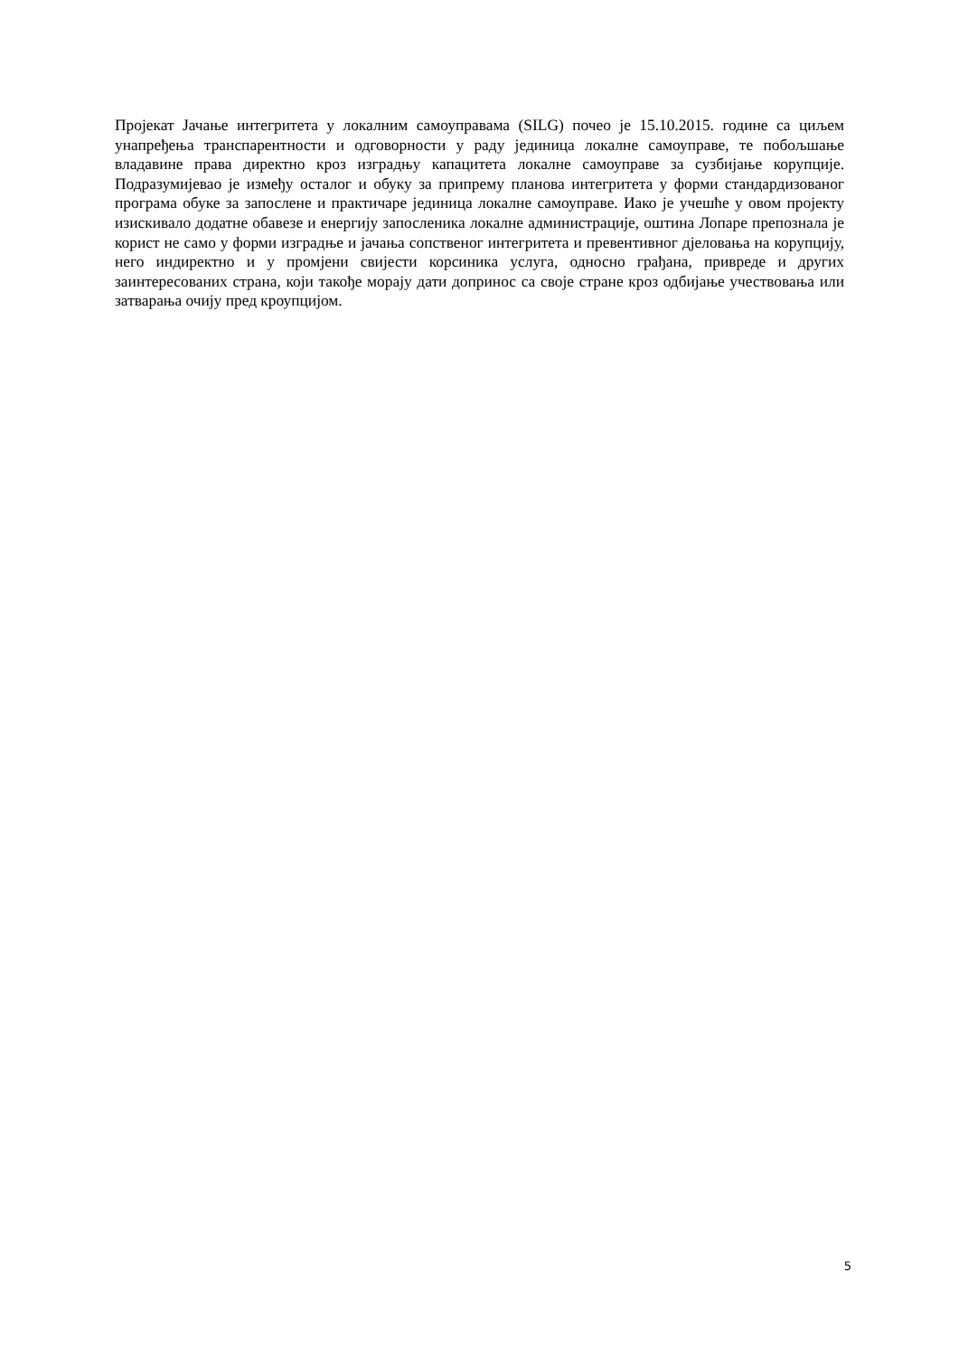Пројекат Јачање интегритета у локалним самоуправама (SILG) почео је 15.10.2015. године са циљем унапређења транспарентности и одговорности у раду јединица локалне самоуправе, те побољшање владавине права директно кроз изградњу капацитета локалне самоуправе за сузбијање корупције. Подразумијевао је између осталог и обуку за припрему планова интегритета у форми стандардизованог програма обуке за запослене и практичаре јединица локалне самоуправе. Иако је учешће у овом пројекту изискивало додатне обавезе и енергију запосленика локалне администрације, оштина Лопаре препознала је корист не само у форми изградње и јачања сопственог интегритета и превентивног дјеловања на корупцију, него индиректно и у промјени свијести корсиника услуга, односно грађана, привреде и других заинтересованих страна, који такође морају дати допринос са своје стране кроз одбијање учествовања или затварања очију пред кроупцијом.
5